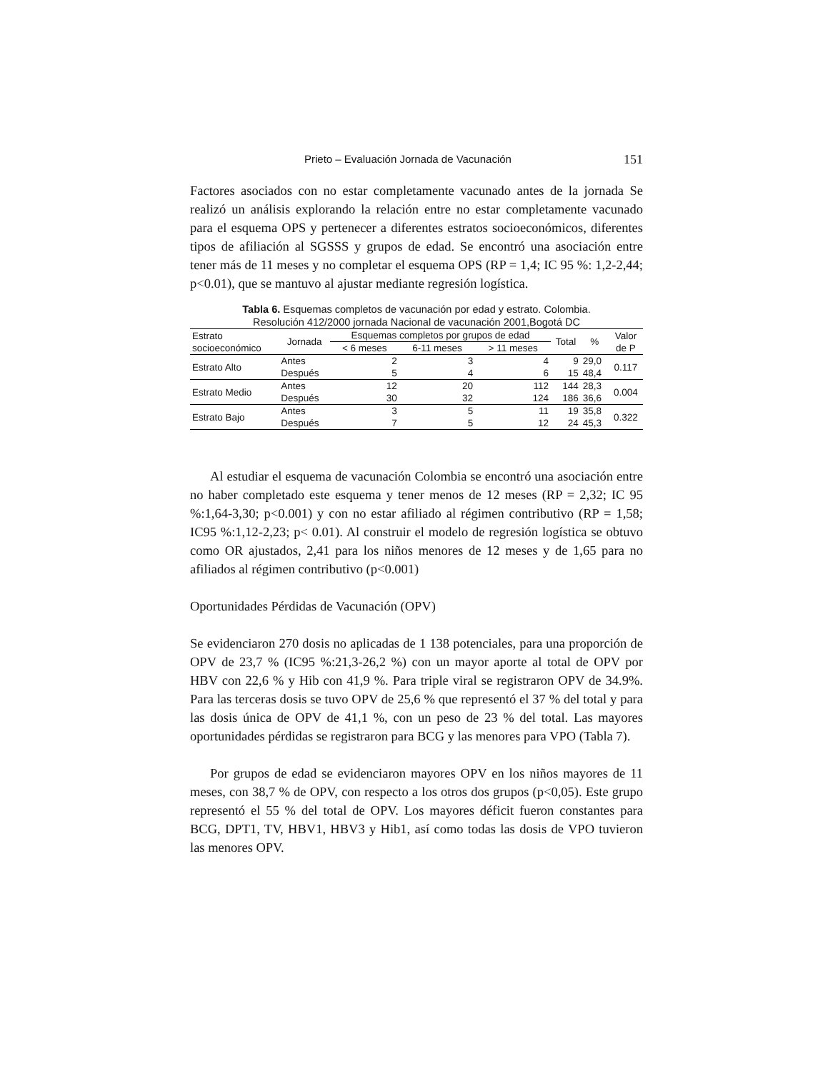Prieto – Evaluación Jornada de Vacunación 151
Factores asociados con no estar completamente vacunado antes de la jornada Se realizó un análisis explorando la relación entre no estar completamente vacunado para el esquema OPS y pertenecer a diferentes estratos socioeconómicos, diferentes tipos de afiliación al SGSSS y grupos de edad. Se encontró una asociación entre tener más de 11 meses y no completar el esquema OPS (RP = 1,4; IC 95 %: 1,2-2,44; p<0.01), que se mantuvo al ajustar mediante regresión logística.
Tabla 6. Esquemas completos de vacunación por edad y estrato. Colombia.
Resolución 412/2000 jornada Nacional de vacunación 2001,Bogotá DC
| Estrato socioeconómico | Jornada | Esquemas completos por grupos de edad | | | Total | % | Valor de P |
| --- | --- | --- | --- | --- | --- | --- | --- |
| | | < 6 meses | 6-11 meses | > 11 meses | | | |
| Estrato Alto | Antes | 2 | 3 | 4 | 9 | 29,0 | 0.117 |
| | Después | 5 | 4 | 6 | 15 | 48,4 | |
| Estrato Medio | Antes | 12 | 20 | 112 | 144 | 28,3 | 0.004 |
| | Después | 30 | 32 | 124 | 186 | 36,6 | |
| Estrato Bajo | Antes | 3 | 5 | 11 | 19 | 35,8 | 0.322 |
| | Después | 7 | 5 | 12 | 24 | 45,3 | |
Al estudiar el esquema de vacunación Colombia se encontró una asociación entre no haber completado este esquema y tener menos de 12 meses (RP = 2,32; IC 95 %:1,64-3,30; p<0.001) y con no estar afiliado al régimen contributivo (RP = 1,58; IC95 %:1,12-2,23; p< 0.01). Al construir el modelo de regresión logística se obtuvo como OR ajustados, 2,41 para los niños menores de 12 meses y de 1,65 para no afiliados al régimen contributivo (p<0.001)
Oportunidades Pérdidas de Vacunación (OPV)
Se evidenciaron 270 dosis no aplicadas de 1 138 potenciales, para una proporción de OPV de 23,7 % (IC95 %:21,3-26,2 %) con un mayor aporte al total de OPV por HBV con 22,6 % y Hib con 41,9 %. Para triple viral se registraron OPV de 34.9%. Para las terceras dosis se tuvo OPV de 25,6 % que representó el 37 % del total y para las dosis única de OPV de 41,1 %, con un peso de 23 % del total. Las mayores oportunidades pérdidas se registraron para BCG y las menores para VPO (Tabla 7).
Por grupos de edad se evidenciaron mayores OPV en los niños mayores de 11 meses, con 38,7 % de OPV, con respecto a los otros dos grupos (p<0,05). Este grupo representó el 55 % del total de OPV. Los mayores déficit fueron constantes para BCG, DPT1, TV, HBV1, HBV3 y Hib1, así como todas las dosis de VPO tuvieron las menores OPV.